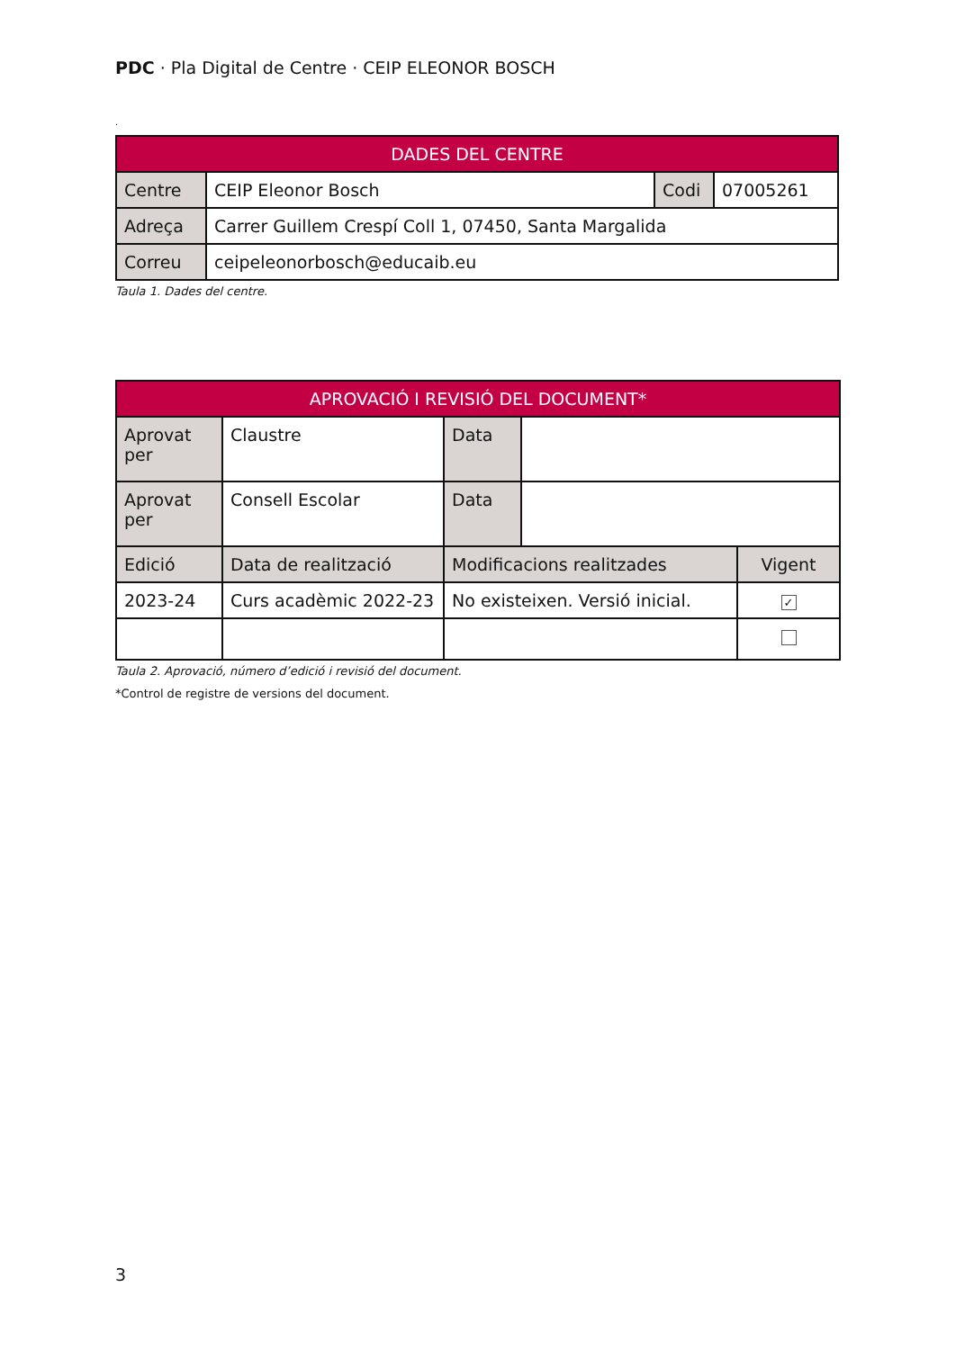PDC · Pla Digital de Centre · CEIP ELEONOR BOSCH
.
| DADES DEL CENTRE | | | |
| --- | --- | --- | --- |
| Centre | CEIP Eleonor Bosch | Codi | 07005261 |
| Adreça | Carrer Guillem Crespí Coll 1, 07450, Santa Margalida | | |
| Correu | ceipeleonorbosch@educaib.eu | | |
Taula 1. Dades del centre.
| APROVACIÓ I REVISIÓ DEL DOCUMENT* | | | | |
| --- | --- | --- | --- | --- |
| Aprovat per | Claustre | Data | | |
| Aprovat per | Consell Escolar | Data | | |
| Edició | Data de realització | Modificacions realitzades | | Vigent |
| 2023-24 | Curs acadèmic 2022-23 | No existeixen. Versió inicial. | | ✓ |
Taula 2. Aprovació, número d’edició i revisió del document.
*Control de registre de versions del document.
3